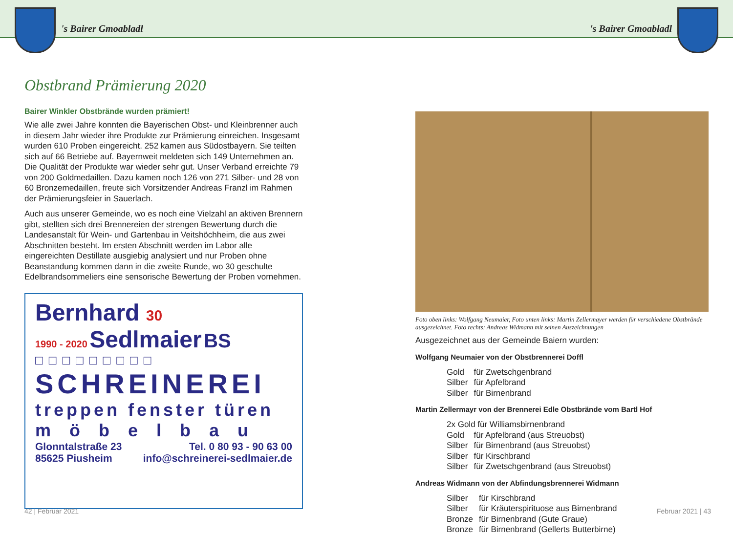's Bairer Gmoabladl 's Bairer Gmoabladl
Obstbrand Prämierung 2020
Bairer Winkler Obstbrände wurden prämiert!
Wie alle zwei Jahre konnten die Bayerischen Obst- und Kleinbrenner auch in diesem Jahr wieder ihre Produkte zur Prämierung einreichen. Insgesamt wurden 610 Proben eingereicht. 252 kamen aus Südostbayern. Sie teilten sich auf 66 Betriebe auf. Bayernweit meldeten sich 149 Unternehmen an. Die Qualität der Produkte war wieder sehr gut. Unser Verband erreichte 79 von 200 Goldmedaillen. Dazu kamen noch 126 von 271 Silber- und 28 von 60 Bronzemedaillen, freute sich Vorsitzender Andreas Franzl im Rahmen der Prämierungsfeier in Sauerlach.
Auch aus unserer Gemeinde, wo es noch eine Vielzahl an aktiven Brennern gibt, stellten sich drei Brennereien der strengen Bewertung durch die Landes­anstalt für Wein- und Gartenbau in Veitshöchheim, die aus zwei Abschnitten besteht. Im ersten Abschnitt werden im Labor alle eingereichten Destillate ausgiebig analysiert und nur Proben ohne Beanstandung kommen dann in die zweite Runde, wo 30 geschulte Edelbrandsommeliers eine sensorische Bewer­tung der Proben vornehmen.
Bernhard 30
1990 - 2020 Sedlmaier BS
□□□□□□□□□
SCHREINEREI
treppen fenster türen
möbelbau
Glonntalstraße 23
85625 Piusheim
Tel. 0 80 93 - 90 63 00
info@schreinerei-sedlmaier.de
Foto oben links: Wolfgang Neumaier, Foto unten links: Martin Zellermayer werden für verschiedene Obstbrände ausgezeichnet. Foto rechts: Andreas Widmann mit seinen Auszeichnungen
Ausgezeichnet aus der Gemeinde Baiern wurden:
Wolfgang Neumaier von der Obstbrennerei Doffl
| Gold | für Zwetschgenbrand |
| Silber | für Apfelbrand |
| Silber | für Birnenbrand |
Martin Zellermayr von der Brennerei Edle Obstbrände vom Bartl Hof
| 2x Gold für Williamsbirnenbrand | |
| Gold | für Apfelbrand (aus Streuobst) |
| Silber | für Birnenbrand (aus Streuobst) |
| Silber | für Kirschbrand |
| Silber | für Zwetschgenbrand (aus Streuobst) |
Andreas Widmann von der Abfindungsbrennerei Widmann
| Silber | für Kirschbrand |
| Silber | für Kräuterspirituose aus Birnenbrand |
| Bronze | für Birnenbrand (Gute Graue) |
| Bronze | für Birnenbrand (Gellerts Butterbirne) |
42 | Februar 2021 Februar 2021 | 43